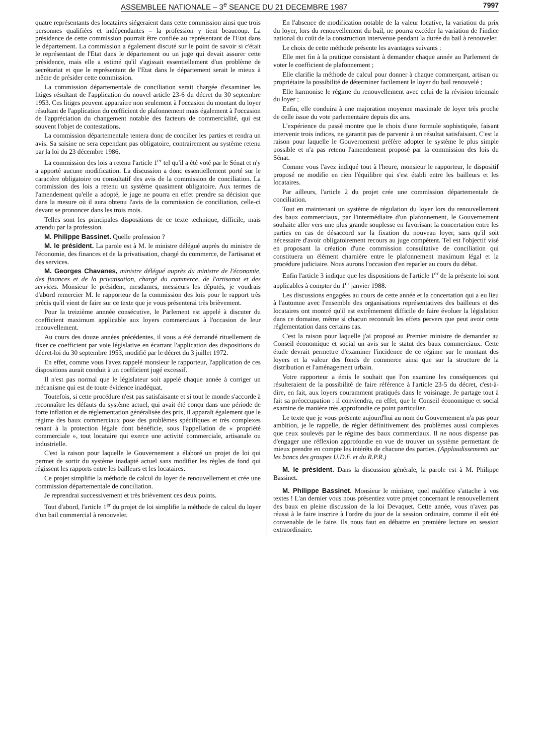ASSEMBLEE NATIONALE – 3<sup>e</sup> SEANCE DU 21 DECEMBRE 1987 7997
quatre représentants des locataires siégeraient dans cette commission ainsi que trois personnes qualifiées et indépendantes – la profession y tient beaucoup. La présidence de cette commission pourrait être confiée au représentant de l'Etat dans le département. La commission a également discuté sur le point de savoir si c'était le représentant de l'Etat dans le département ou un juge qui devait assurer cette présidence, mais elle a estimé qu'il s'agissait essentiellement d'un problème de secrétariat et que le représentant de l'Etat dans le département serait le mieux à même de présider cette commission.
La commission départementale de conciliation serait chargée d'examiner les litiges résultant de l'application du nouvel article 23-6 du décret du 30 septembre 1953. Ces litiges peuvent apparaître non seulement à l'occasion du montant du loyer résultant de l'application du cœfficient de plafonnement mais également à l'occasion de l'appréciation du changement notable des facteurs de commercialité, qui est souvent l'objet de contestations.
La commission départementale tentera donc de concilier les parties et rendra un avis. Sa saisine ne sera cependant pas obligatoire, contrairement au système retenu par la loi du 23 décembre 1986.
La commission des lois a retenu l'article 1<sup>er</sup> tel qu'il a été voté par le Sénat et n'y a apporté aucune modification. La discussion a donc essentiellement porté sur le caractère obligatoire ou consultatif des avis de la commission de conciliation. La commission des lois a retenu un système quasiment obligatoire. Aux termes de l'amendement qu'elle a adopté, le juge ne pourra en effet prendre sa décision que dans la mesure où il aura obtenu l'avis de la commission de conciliation, celle-ci devant se prononcer dans les trois mois.
Telles sont les principales dispositions de ce texte technique, difficile, mais attendu par la profession.
M. Philippe Bassinet. Quelle profession ?
M. le président. La parole est à M. le ministre délégué auprès du ministre de l'économie, des finances et de la privatisation, chargé du commerce, de l'artisanat et des services.
M. Georges Chavanes, ministre délégué auprès du ministre de l'économie, des finances et de la privatisation, chargé du commerce, de l'artisanat et des services. Monsieur le président, mesdames, messieurs les députés, je voudrais d'abord remercier M. le rapporteur de la commission des lois pour le rapport très précis qu'il vient de faire sur ce texte que je vous présenterai très brièvement.
Pour la treizième annnée consécutive, le Parlement est appelé à discuter du coefficient maximum applicable aux loyers commerciaux à l'occasion de leur renouvellement.
Au cours des douze années précédentes, il vous a été demandé rituellement de fixer ce coefficient par voie législative en écartant l'application des dispositions du décret-loi du 30 septembre 1953, modifié par le décret du 3 juillet 1972.
En effet, comme vous l'avez rappelé monsieur le rapporteur, l'application de ces dispositions aurait conduit à un coefficient jugé excessif.
Il n'est pas normal que le législateur soit appelé chaque année à corriger un mécanisme qui est de toute évidence inadéquat.
Toutefois, si cette procédure n'est pas satisfaisante et si tout le monde s'accorde à reconnaître les défauts du système actuel, qui avait été conçu dans une période de forte inflation et de réglementation généralisée des prix, il apparaît également que le régime des baux commerciaux pose des problèmes spécifiques et très complexes tenant à la protection légale dont bénéficie, sous l'appellation de « propriété commerciale », tout locataire qui exerce une activité commerciale, artisanale ou industrielle.
C'est la raison pour laquelle le Gouvernement a élaboré un projet de loi qui permet de sortir du système inadapté actuel sans modifier les règles de fond qui régissent les rapports entre les bailleurs et les locataires.
Ce projet simplifie la méthode de calcul du loyer de renouvellement et crée une commission départementale de conciliation.
Je reprendrai successivement et très brièvement ces deux points.
Tout d'abord, l'article 1<sup>er</sup> du projet de loi simplifie la méthode de calcul du loyer d'un bail commercial à renouveler.
En l'absence de modification notable de la valeur locative, la variation du prix du loyer, lors du renouvellement du bail, ne pourra excéder la variation de l'indice national du coût de la construction intervenue pendant la durée du bail à renouveler.
Le choix de cette méthode présente les avantages suivants :
Elle met fin à la pratique consistant à demander chaque année au Parlement de voter le coefficient de plafonnement ;
Elle clarifie la méthode de calcul pour donner à chaque commerçant, artisan ou propriétaire la possibilité de déterminer facilement le loyer du bail renouvelé ;
Elle harmonise le régime du renouvellement avec celui de la révision triennale du loyer ;
Enfin, elle conduira à une majoration moyenne maximale de loyer très proche de celle issue du vote parlementaire depuis dix ans.
L'expérience du passé montre que le choix d'une formule sophistiquée, faisant intervenir trois indices, ne garantit pas de parvenir à un résultat satisfaisant. C'est la raison pour laquelle le Gouvernement préfère adopter le système le plus simple possible et n'a pas retenu l'amendement proposé par la commission des lois du Sénat.
Comme vous l'avez indiqué tout à l'heure, monsieur le rapporteur, le dispositif proposé ne modifie en rien l'équilibre qui s'est établi entre les bailleurs et les locataires.
Par ailleurs, l'article 2 du projet crée une commission départementale de conciliation.
Tout en maintenant un système de régulation du loyer lors du renouvellement des baux commerciaux, par l'intermédiaire d'un plafonnement, le Gouvernement souhaite aller vers une plus grande souplesse en favorisant la concertation entre les parties en cas de désaccord sur la fixation du nouveau loyer, sans qu'il soit nécessaire d'avoir obligatoirement recours au juge compétent. Tel est l'objectif visé en proposant la création d'une commission consultative de conciliation qui constituera un élément charnière entre le plafonnement maximum légal et la procédure judiciaire. Nous aurons l'occasion d'en reparler au cours du débat.
Enfin l'article 3 indique que les dispositions de l'article 1<sup>er</sup> de la présente loi sont applicables à compter du 1<sup>er</sup> janvier 1988.
Les discussions engagées au cours de cette année et la concertation qui a eu lieu à l'automne avec l'ensemble des organisations représentatives des bailleurs et des locataires ont montré qu'il est extrêmement difficile de faire évoluer la législation dans ce domaine, même si chacun reconnaît les effets pervers que peut avoir cette réglementation dans certains cas.
C'est la raison pour laquelle j'ai proposé au Premier ministre de demander au Conseil économique et social un avis sur le statut des baux commerciaux. Cette étude devrait permettre d'examiner l'incidence de ce régime sur le montant des loyers et la valeur des fonds de commerce ainsi que sur la structure de la distribution et l'aménagement urbain.
Votre rapporteur a émis le souhait que l'on examine les conséquences qui résulteraient de la possibilité de faire référence à l'article 23-5 du décret, c'est-à-dire, en fait, aux loyers couramment pratiqués dans le voisinage. Je partage tout à fait sa préoccupation : il conviendra, en effet, que le Conseil économique et social examine de manière très approfondie ce point particulier.
Le texte que je vous présente aujourd'hui au nom du Gouvernement n'a pas pour ambition, je le rappelle, de régler définitivement des problèmes aussi complexes que ceux soulevés par le régime des baux commerciaux. Il ne nous dispense pas d'engager une réflexion approfondie en vue de trouver un système permettant de mieux prendre en compte les intérêts de chacune des parties. (Applaudissements sur les bancs des groupes U.D.F. et du R.P.R.)
M. le président. Dans la discussion générale, la parole est à M. Philippe Bassinet.
M. Philippe Bassinet. Monsieur le ministre, quel maléfice s'attache à vos textes ! L'an dernier vous nous présentiez votre projet concernant le renouvellement des baux en pleine discussion de la loi Devaquet. Cette année, vous n'avez pas réussi à le faire inscrire à l'ordre du jour de la session ordinaire, comme il eût été convenable de le faire. Ils nous faut en débattre en première lecture en session extraordinaire.